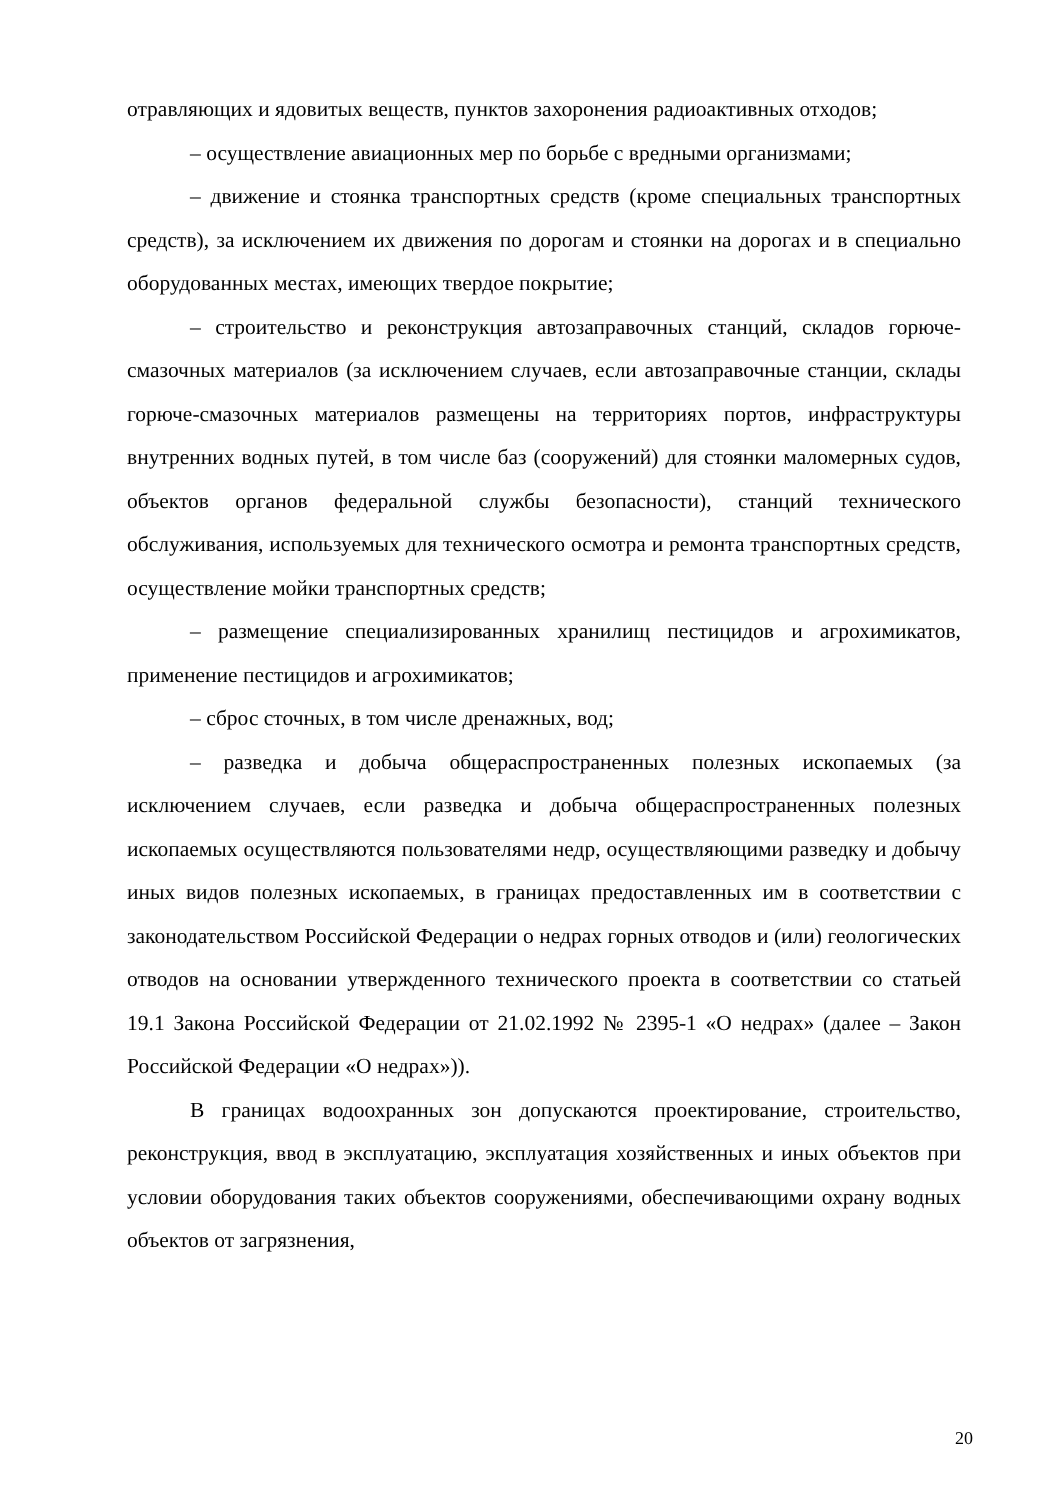отравляющих и ядовитых веществ, пунктов захоронения радиоактивных отходов;
– осуществление авиационных мер по борьбе с вредными организмами;
– движение и стоянка транспортных средств (кроме специальных транспортных средств), за исключением их движения по дорогам и стоянки на дорогах и в специально оборудованных местах, имеющих твердое покрытие;
– строительство и реконструкция автозаправочных станций, складов горюче-смазочных материалов (за исключением случаев, если автозаправочные станции, склады горюче-смазочных материалов размещены на территориях портов, инфраструктуры внутренних водных путей, в том числе баз (сооружений) для стоянки маломерных судов, объектов органов федеральной службы безопасности), станций технического обслуживания, используемых для технического осмотра и ремонта транспортных средств, осуществление мойки транспортных средств;
– размещение специализированных хранилищ пестицидов и агрохимикатов, применение пестицидов и агрохимикатов;
– сброс сточных, в том числе дренажных, вод;
– разведка и добыча общераспространенных полезных ископаемых (за исключением случаев, если разведка и добыча общераспространенных полезных ископаемых осуществляются пользователями недр, осуществляющими разведку и добычу иных видов полезных ископаемых, в границах предоставленных им в соответствии с законодательством Российской Федерации о недрах горных отводов и (или) геологических отводов на основании утвержденного технического проекта в соответствии со статьей 19.1 Закона Российской Федерации от 21.02.1992 № 2395-1 «О недрах» (далее – Закон Российской Федерации «О недрах»)).
В границах водоохранных зон допускаются проектирование, строительство, реконструкция, ввод в эксплуатацию, эксплуатация хозяйственных и иных объектов при условии оборудования таких объектов сооружениями, обеспечивающими охрану водных объектов от загрязнения,
20